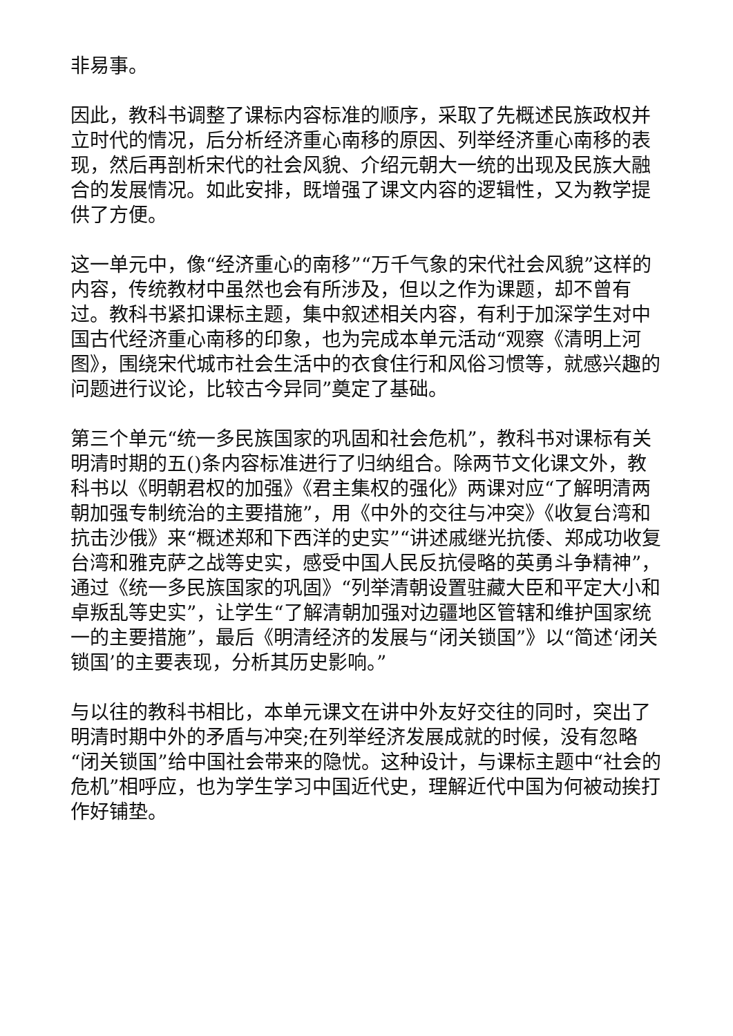非易事。
因此，教科书调整了课标内容标准的顺序，采取了先概述民族政权并立时代的情况，后分析经济重心南移的原因、列举经济重心南移的表现，然后再剖析宋代的社会风貌、介绍元朝大一统的出现及民族大融合的发展情况。如此安排，既增强了课文内容的逻辑性，又为教学提供了方便。
这一单元中，像“经济重心的南移”“万千气象的宋代社会风貌”这样的内容，传统教材中虽然也会有所涉及，但以之作为课题，却不曾有过。教科书紧扣课标主题，集中叙述相关内容，有利于加深学生对中国古代经济重心南移的印象，也为完成本单元活动“观察《清明上河图》，围绕宋代城市社会生活中的衣食住行和风俗习惯等，就感兴趣的问题进行议论，比较古今异同”奠定了基础。
第三个单元“统一多民族国家的巩固和社会危机”，教科书对课标有关明清时期的五()条内容标准进行了归纳组合。除两节文化课文外，教科书以《明朝君权的加强》《君主集权的强化》两课对应“了解明清两朝加强专制统治的主要措施”，用《中外的交往与冲突》《收复台湾和抗击沙俄》来“概述郑和下西洋的史实”“讲述戚继光抗倭、郑成功收复台湾和雅克萨之战等史实，感受中国人民反抗侵略的英勇斗争精神”，通过《统一多民族国家的巩固》“列举清朝设置驻藏大臣和平定大小和卓叛乱等史实”，让学生“了解清朝加强对边疆地区管辖和维护国家统一的主要措施”，最后《明清经济的发展与“闭关锁国”》以“简述‘闭关锁国’的主要表现，分析其历史影响。”
与以往的教科书相比，本单元课文在讲中外友好交往的同时，突出了明清时期中外的矛盾与冲突;在列举经济发展成就的时候，没有忽略“闭关锁国”给中国社会带来的隐忧。这种设计，与课标主题中“社会的危机”相呼应，也为学生学习中国近代史，理解近代中国为何被动挨打作好铺垫。